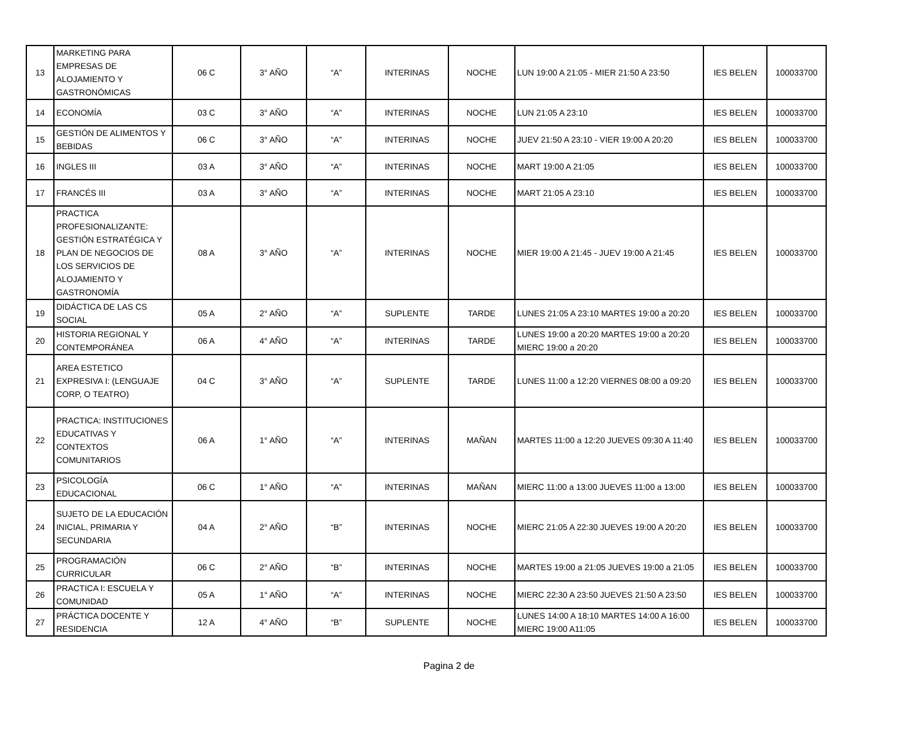| 13 | MARKETING PARA EMPRESAS DE ALOJAMIENTO Y GASTRONÓMICAS | 06 C | 3° AÑO | “A” | INTERINAS | NOCHE | LUN 19:00 A 21:05 - MIER 21:50 A 23:50 | IES BELEN | 100033700 |
| 14 | ECONOMÍA | 03 C | 3° AÑO | “A” | INTERINAS | NOCHE | LUN 21:05 A 23:10 | IES BELEN | 100033700 |
| 15 | GESTIÓN DE ALIMENTOS Y BEBIDAS | 06 C | 3° AÑO | “A” | INTERINAS | NOCHE | JUEV 21:50 A 23:10 - VIER 19:00 A 20:20 | IES BELEN | 100033700 |
| 16 | INGLES III | 03 A | 3° AÑO | “A” | INTERINAS | NOCHE | MART 19:00 A 21:05 | IES BELEN | 100033700 |
| 17 | FRANCÉS III | 03 A | 3° AÑO | “A” | INTERINAS | NOCHE | MART 21:05 A 23:10 | IES BELEN | 100033700 |
| 18 | PRACTICA PROFESIONALIZANTE: GESTIÓN ESTRATÉGICA Y PLAN DE NEGOCIOS DE LOS SERVICIOS DE ALOJAMIENTO Y GASTRONOMÍA | 08 A | 3° AÑO | “A” | INTERINAS | NOCHE | MIER 19:00 A 21:45 - JUEV 19:00 A 21:45 | IES BELEN | 100033700 |
| 19 | DIDÁCTICA DE LAS CS SOCIAL | 05 A | 2° AÑO | “A” | SUPLENTE | TARDE | LUNES 21:05 A 23:10 MARTES 19:00 a 20:20 | IES BELEN | 100033700 |
| 20 | HISTORIA REGIONAL Y CONTEMPORÁNEA | 06 A | 4° AÑO | “A” | INTERINAS | TARDE | LUNES 19:00 a 20:20 MARTES 19:00 a 20:20 MIERC 19:00 a 20:20 | IES BELEN | 100033700 |
| 21 | AREA ESTETICO EXPRESIVA I: (LENGUAJE CORP, O TEATRO) | 04 C | 3° AÑO | “A” | SUPLENTE | TARDE | LUNES 11:00 a 12:20 VIERNES 08:00 a 09:20 | IES BELEN | 100033700 |
| 22 | PRACTICA: INSTITUCIONES EDUCATIVAS Y CONTEXTOS COMUNITARIOS | 06 A | 1° AÑO | “A” | INTERINAS | MAÑAN | MARTES 11:00 a 12:20 JUEVES 09:30 A 11:40 | IES BELEN | 100033700 |
| 23 | PSICOLOGÍA EDUCACIONAL | 06 C | 1° AÑO | “A” | INTERINAS | MAÑAN | MIERC 11:00 a 13:00 JUEVES 11:00 a 13:00 | IES BELEN | 100033700 |
| 24 | SUJETO DE LA EDUCACIÓN INICIAL, PRIMARIA Y SECUNDARIA | 04 A | 2° AÑO | “B” | INTERINAS | NOCHE | MIERC 21:05 A 22:30 JUEVES 19:00 A 20:20 | IES BELEN | 100033700 |
| 25 | PROGRAMACIÓN CURRICULAR | 06 C | 2° AÑO | “B” | INTERINAS | NOCHE | MARTES 19:00 a 21:05 JUEVES 19:00 a 21:05 | IES BELEN | 100033700 |
| 26 | PRACTICA I: ESCUELA Y COMUNIDAD | 05 A | 1° AÑO | “A” | INTERINAS | NOCHE | MIERC 22:30 A 23:50 JUEVES 21:50 A 23:50 | IES BELEN | 100033700 |
| 27 | PRÁCTICA DOCENTE Y RESIDENCIA | 12 A | 4° AÑO | “B” | SUPLENTE | NOCHE | LUNES 14:00 A 18:10 MARTES 14:00 A 16:00 MIERC 19:00 A11:05 | IES BELEN | 100033700 |
Pagina 2 de